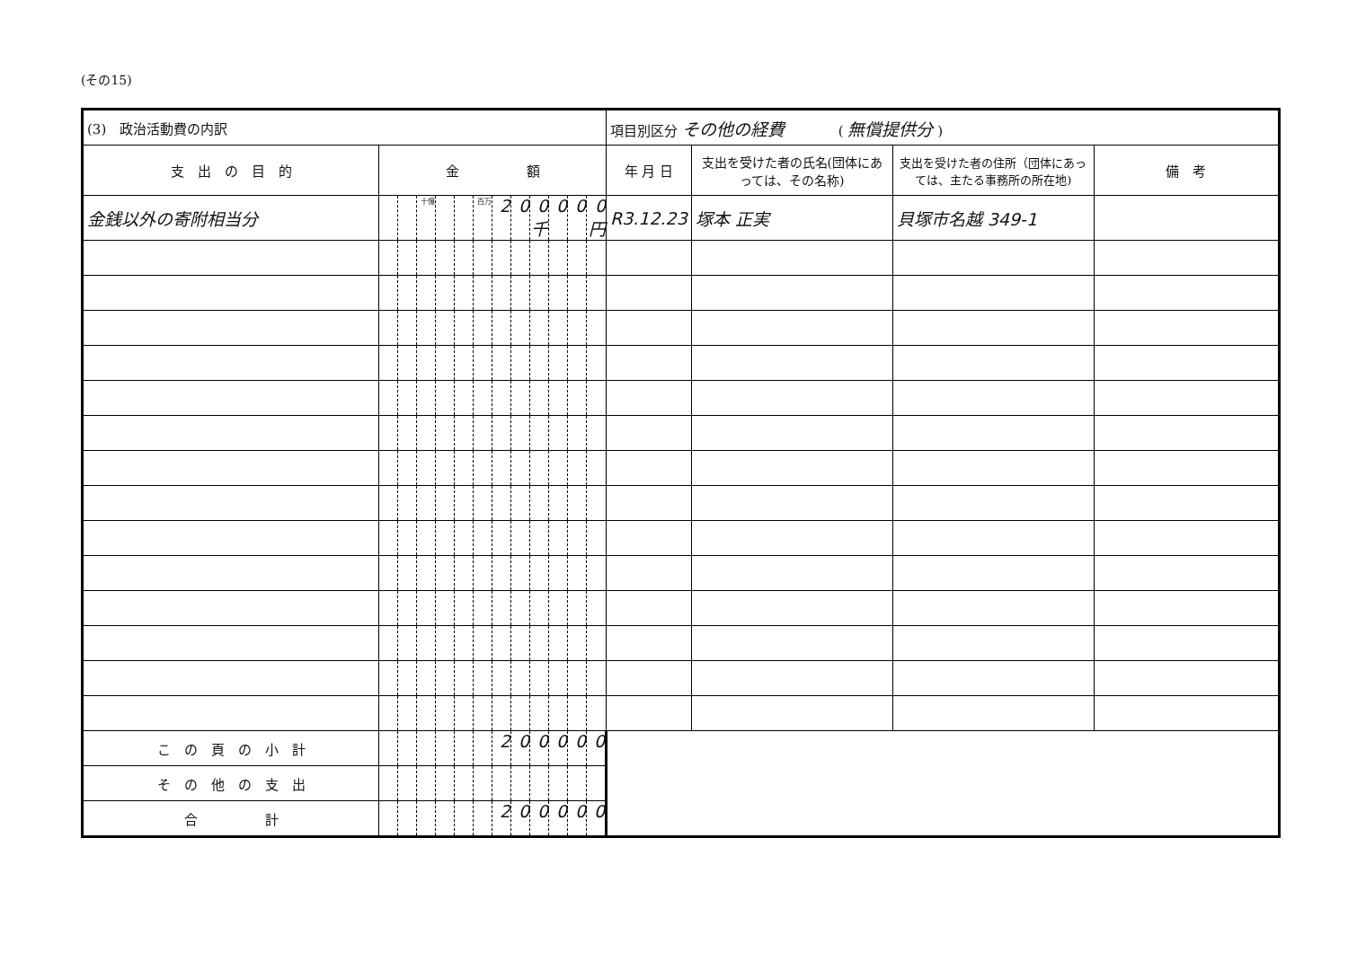(その15)
| (3) 政治活動費の内訳 | | | | | | | | | | | | | 項目別区分 その他の経費 ( 無償提供分 ) | | | |
| 支 出 の 目 的 | 金 額 | | | | | | | | | | | | 年 月 日 | 支出を受けた者の氏名(団体にあっては、その名称) | 支出を受けた者の住所（団体にあっては、主たる事務所の所在地) | 備 考 |
| 金銭以外の寄附相当分 | | | 十億 | | | 百万 | 2 | 0 | 0千 | 0 | 0 | 0円 | R3.12.23 | 塚本 正実 | 貝塚市名越 349-1 | |
| こ の 頁 の 小 計 | | | | | | | 2 | 0 | 0 | 0 | 0 | 0 | | | | |
| そ の 他 の 支 出 | | | | | | | | | | | | | | | | |
| 合 計 | | | | | | | 2 | 0 | 0 | 0 | 0 | 0 | | | | |